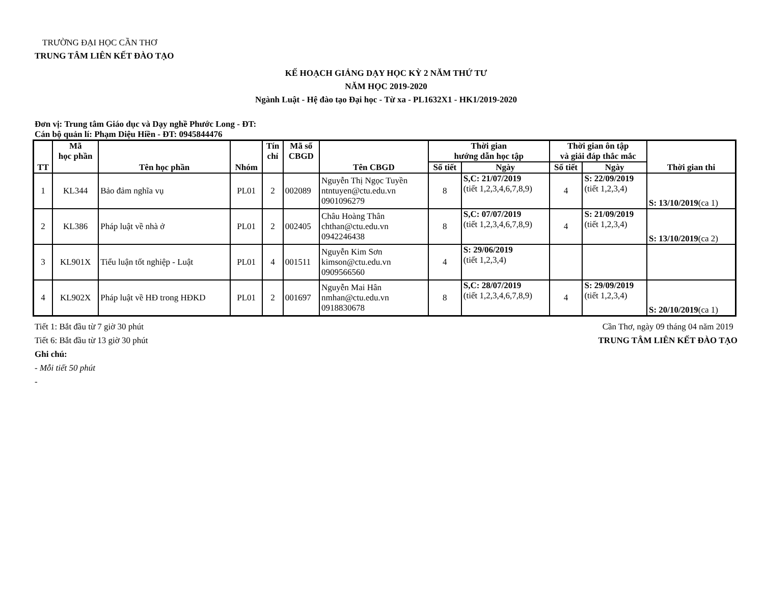TRƯỜNG ĐẠI HỌC CẦN THƠ
TRUNG TÂM LIÊN KẾT ĐÀO TẠO
KẾ HOẠCH GIẢNG DẠY HỌC KỲ 2 NĂM THỨ TƯ
NĂM HỌC 2019-2020
Ngành Luật - Hệ đào tạo Đại học - Từ xa - PL1632X1 - HK1/2019-2020
Đơn vị: Trung tâm Giáo dục và Dạy nghề Phước Long - ĐT:
Cán bộ quản lí: Phạm Diệu Hiền - ĐT: 0945844476
| TT | Mã học phần | Tên học phần | Nhóm | Tín chỉ | Mã số CBGD | Tên CBGD | Thời gian hướng dẫn học tập | | Thời gian ôn tập và giải đáp thắc mắc | | Thời gian thi |
| --- | --- | --- | --- | --- | --- | --- | --- | --- | --- | --- | --- |
| | | | | | | | Số tiết | Ngày | Số tiết | Ngày | |
| 1 | KL344 | Bảo đảm nghĩa vụ | PL01 | 2 | 002089 | Nguyễn Thị Ngọc Tuyền ntntuyen@ctu.edu.vn 0901096279 | 8 | S,C: 21/07/2019 (tiết 1,2,3,4,6,7,8,9) | 4 | S: 22/09/2019 (tiết 1,2,3,4) | S: 13/10/2019 (ca 1) |
| 2 | KL386 | Pháp luật về nhà ở | PL01 | 2 | 002405 | Châu Hoàng Thân chthan@ctu.edu.vn 0942246438 | 8 | S,C: 07/07/2019 (tiết 1,2,3,4,6,7,8,9) | 4 | S: 21/09/2019 (tiết 1,2,3,4) | S: 13/10/2019 (ca 2) |
| 3 | KL901X | Tiểu luận tốt nghiệp - Luật | PL01 | 4 | 001511 | Nguyễn Kim Sơn kimson@ctu.edu.vn 0909566560 | 4 | S: 29/06/2019 (tiết 1,2,3,4) | | | |
| 4 | KL902X | Pháp luật về HĐ trong HĐKD | PL01 | 2 | 001697 | Nguyễn Mai Hân nmhan@ctu.edu.vn 0918830678 | 8 | S,C: 28/07/2019 (tiết 1,2,3,4,6,7,8,9) | 4 | S: 29/09/2019 (tiết 1,2,3,4) | S: 20/10/2019 (ca 1) |
Tiết 1: Bắt đầu từ 7 giờ 30 phút
Tiết 6: Bắt đầu từ 13 giờ 30 phút
Ghi chú:
- Mỗi tiết 50 phút
-
Cần Thơ, ngày 09 tháng 04 năm 2019
TRUNG TÂM LIÊN KẾT ĐÀO TẠO